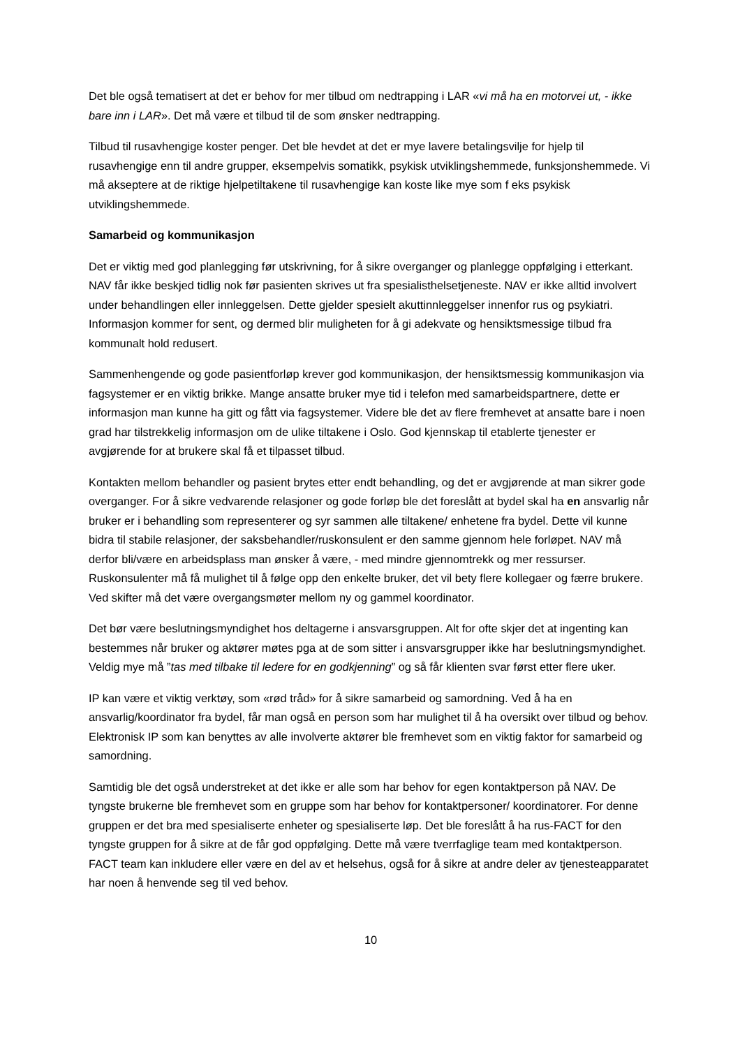Det ble også tematisert at det er behov for mer tilbud om nedtrapping i LAR «vi må ha en motorvei ut, - ikke bare inn i LAR». Det må være et tilbud til de som ønsker nedtrapping.
Tilbud til rusavhengige koster penger. Det ble hevdet at det er mye lavere betalingsvilje for hjelp til rusavhengige enn til andre grupper, eksempelvis somatikk, psykisk utviklingshemmede, funksjonshemmede. Vi må akseptere at de riktige hjelpetiltakene til rusavhengige kan koste like mye som f eks psykisk utviklingshemmede.
Samarbeid og kommunikasjon
Det er viktig med god planlegging før utskrivning, for å sikre overganger og planlegge oppfølging i etterkant. NAV får ikke beskjed tidlig nok før pasienten skrives ut fra spesialisthelsetjeneste. NAV er ikke alltid involvert under behandlingen eller innleggelsen. Dette gjelder spesielt akuttinnleggelser innenfor rus og psykiatri. Informasjon kommer for sent, og dermed blir muligheten for å gi adekvate og hensiktsmessige tilbud fra kommunalt hold redusert.
Sammenhengende og gode pasientforløp krever god kommunikasjon, der hensiktsmessig kommunikasjon via fagsystemer er en viktig brikke. Mange ansatte bruker mye tid i telefon med samarbeidspartnere, dette er informasjon man kunne ha gitt og fått via fagsystemer. Videre ble det av flere fremhevet at ansatte bare i noen grad har tilstrekkelig informasjon om de ulike tiltakene i Oslo. God kjennskap til etablerte tjenester er avgjørende for at brukere skal få et tilpasset tilbud.
Kontakten mellom behandler og pasient brytes etter endt behandling, og det er avgjørende at man sikrer gode overganger. For å sikre vedvarende relasjoner og gode forløp ble det foreslått at bydel skal ha en ansvarlig når bruker er i behandling som representerer og syr sammen alle tiltakene/ enhetene fra bydel. Dette vil kunne bidra til stabile relasjoner, der saksbehandler/ruskonsulent er den samme gjennom hele forløpet. NAV må derfor bli/være en arbeidsplass man ønsker å være, - med mindre gjennomtrekk og mer ressurser. Ruskonsulenter må få mulighet til å følge opp den enkelte bruker, det vil bety flere kollegaer og færre brukere. Ved skifter må det være overgangsmøter mellom ny og gammel koordinator.
Det bør være beslutningsmyndighet hos deltagerne i ansvarsgruppen. Alt for ofte skjer det at ingenting kan bestemmes når bruker og aktører møtes pga at de som sitter i ansvarsgrupper ikke har beslutningsmyndighet. Veldig mye må ”tas med tilbake til ledere for en godkjenning” og så får klienten svar først etter flere uker.
IP kan være et viktig verktøy, som «rød tråd» for å sikre samarbeid og samordning. Ved å ha en ansvarlig/koordinator fra bydel, får man også en person som har mulighet til å ha oversikt over tilbud og behov. Elektronisk IP som kan benyttes av alle involverte aktører ble fremhevet som en viktig faktor for samarbeid og samordning.
Samtidig ble det også understreket at det ikke er alle som har behov for egen kontaktperson på NAV. De tyngste brukerne ble fremhevet som en gruppe som har behov for kontaktpersoner/ koordinatorer. For denne gruppen er det bra med spesialiserte enheter og spesialiserte løp. Det ble foreslått å ha rus-FACT for den tyngste gruppen for å sikre at de får god oppfølging. Dette må være tverrfaglige team med kontaktperson. FACT team kan inkludere eller være en del av et helsehus, også for å sikre at andre deler av tjenesteapparatet har noen å henvende seg til ved behov.
10